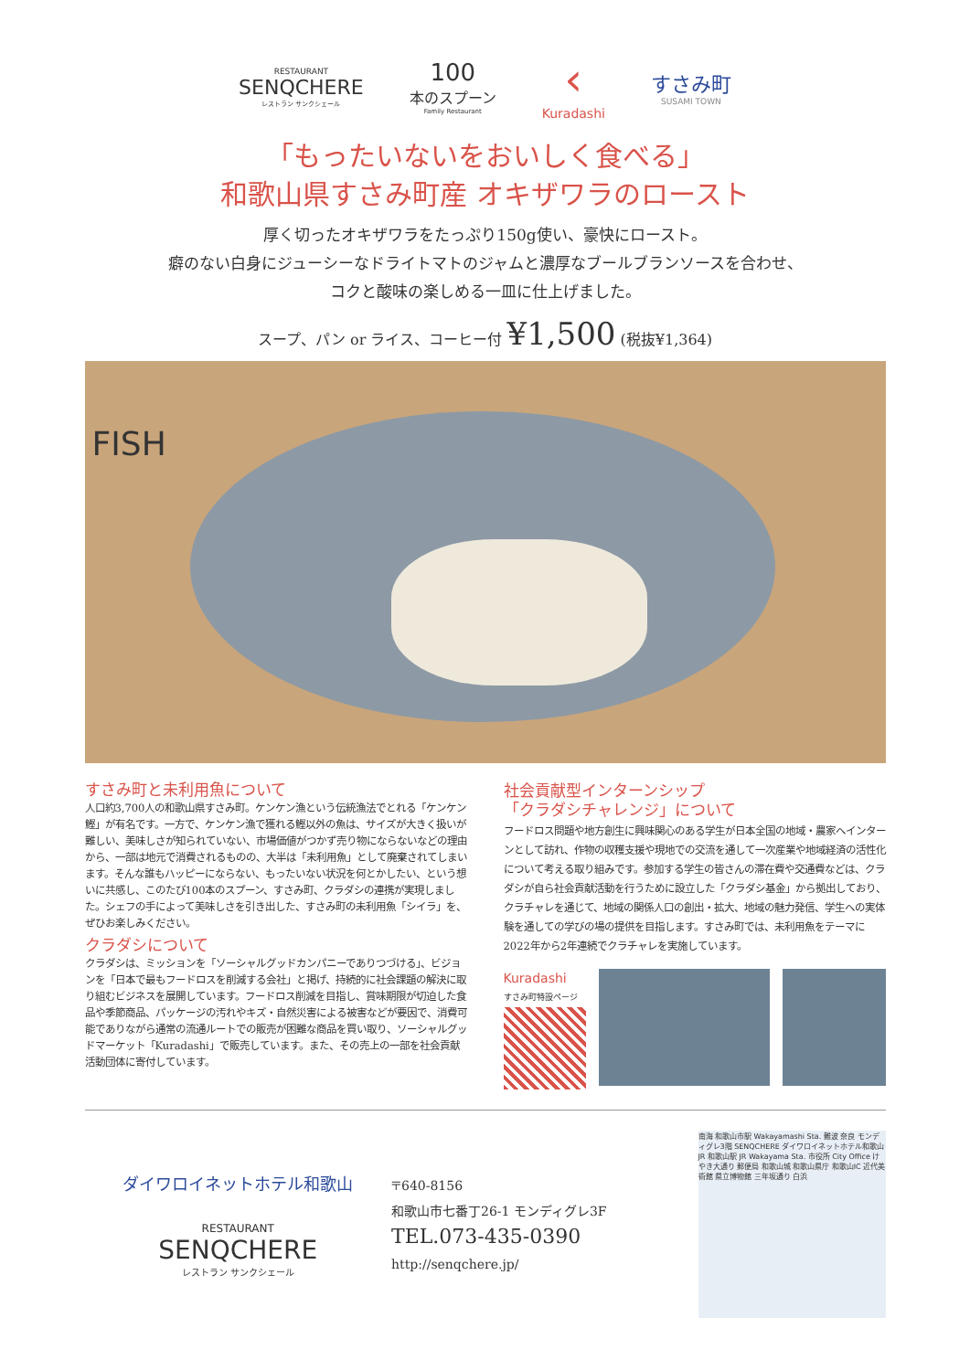RESTAURANT
SENQCHERE
レストラン サンクシェール
100
本のスプーン
Family Restaurant
‹
Kuradashi
すさみ町
SUSAMI TOWN
「もったいないをおいしく食べる」
和歌山県すさみ町産 オキザワラのロースト
厚く切ったオキザワラをたっぷり150g使い、豪快にロースト。
癖のない白身にジューシーなドライトマトのジャムと濃厚なブールブランソースを合わせ、
コクと酸味の楽しめる一皿に仕上げました。
スープ、パン or ライス、コーヒー付 ¥1,500 (税抜¥1,364)
FISH
すさみ町と未利用魚について
人口約3,700人の和歌山県すさみ町。ケンケン漁という伝統漁法でとれる「ケンケン鰹」が有名です。一方で、ケンケン漁で獲れる鰹以外の魚は、サイズが大きく扱いが難しい、美味しさが知られていない、市場価値がつかず売り物にならないなどの理由から、一部は地元で消費されるものの、大半は「未利用魚」として廃棄されてしまいます。そんな誰もハッピーにならない、もったいない状況を何とかしたい、という想いに共感し、このたび100本のスプーン、すさみ町、クラダシの連携が実現しました。シェフの手によって美味しさを引き出した、すさみ町の未利用魚「シイラ」を、ぜひお楽しみください。
クラダシについて
クラダシは、ミッションを「ソーシャルグッドカンパニーでありつづける」、ビジョンを「日本で最もフードロスを削減する会社」と掲げ、持続的に社会課題の解決に取り組むビジネスを展開しています。フードロス削減を目指し、賞味期限が切迫した食品や季節商品、パッケージの汚れやキズ・自然災害による被害などが要因で、消費可能でありながら通常の流通ルートでの販売が困難な商品を買い取り、ソーシャルグッドマーケット「Kuradashi」で販売しています。また、その売上の一部を社会貢献活動団体に寄付しています。
社会貢献型インターンシップ
「クラダシチャレンジ」について
フードロス問題や地方創生に興味関心のある学生が日本全国の地域・農家へインターンとして訪れ、作物の収穫支援や現地での交流を通して一次産業や地域経済の活性化について考える取り組みです。参加する学生の皆さんの滞在費や交通費などは、クラダシが自ら社会貢献活動を行うために設立した「クラダシ基金」から拠出しており、クラチャレを通じて、地域の関係人口の創出・拡大、地域の魅力発信、学生への実体験を通しての学びの場の提供を目指します。すさみ町では、未利用魚をテーマに2022年から2年連続でクラチャレを実施しています。
Kuradashi
すさみ町特設ページ
ダイワロイネットホテル和歌山
RESTAURANT
SENQCHERE
レストラン サンクシェール
〒640-8156
和歌山市七番丁26-1 モンディグレ3F
TEL.073-435-0390
http://senqchere.jp/
南海 和歌山市駅 Wakayamashi Sta. 難波 奈良 モンディグレ3階 SENQCHERE ダイワロイネットホテル和歌山 JR 和歌山駅 JR Wakayama Sta. 市役所 City Office けやき大通り 郵便局 和歌山城 和歌山県庁 和歌山IC 近代美術館 県立博物館 三年坂通り 白浜